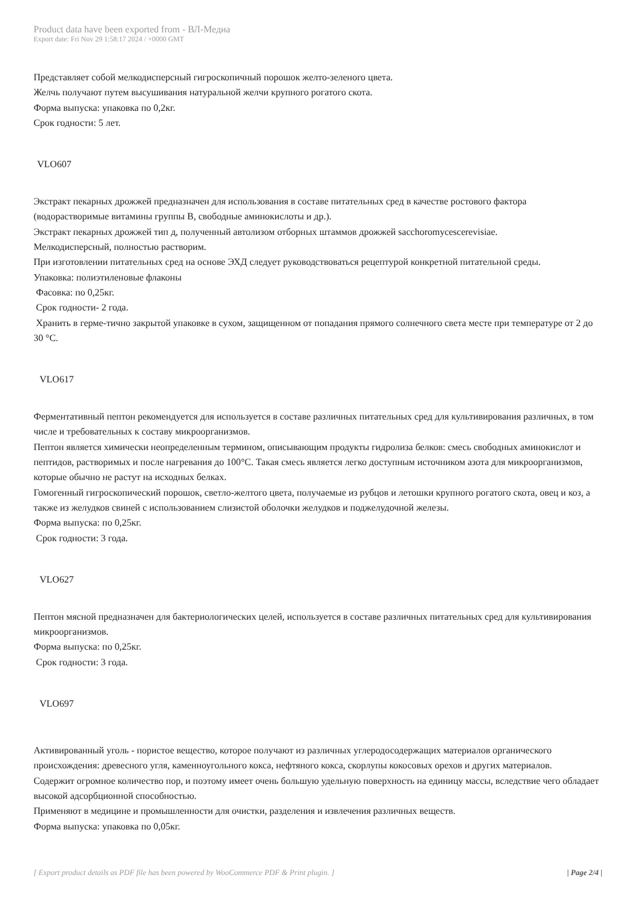Product data have been exported from - ВЛ-Медиа
Export date: Fri Nov 29 1:58:17 2024 / +0000 GMT
Представляет собой мелкодисперсный гигроскопичный порошок желто-зеленого цвета.
Желчь получают путем высушивания натуральной желчи крупного рогатого скота.
Форма выпуска: упаковка по 0,2кг.
Срок годности: 5 лет.
VLO607
Экстракт пекарных дрожжей предназначен для использования в составе питательных сред в качестве ростового фактора (водорастворимые витамины группы В, свободные аминокислоты и др.).
Экстракт пекарных дрожжей тип д, полученный автолизом отборных штаммов дрожжей sacchoromycescerevisiae.
Мелкодисперсный, полностью растворим.
При изготовлении питательных сред на основе ЭХД следует руководствоваться рецептурой конкретной питательной среды.
Упаковка: полиэтиленовые флаконы
Фасовка: по 0,25кг.
Срок годности- 2 года.
Хранить в герме-тично закрытой упаковке в сухом, защищенном от попадания прямого солнечного света месте при температуре от 2 до 30 °С.
VLO617
Ферментативный пептон рекомендуется для используется в составе различных питательных сред для культивирования различных, в том числе и требовательных к составу микроорганизмов.
Пептон является химически неопределенным термином, описывающим продукты гидролиза белков: смесь свободных аминокислот и пептидов, растворимых и после нагревания до 100°С. Такая смесь является легко доступным источником азота для микроорганизмов, которые обычно не растут на исходных белках.
Гомогенный гигроскопический порошок, светло-желтого цвета, получаемые из рубцов и летошки крупного рогатого скота, овец и коз, а также из желудков свиней с использованием слизистой оболочки желудков и поджелудочной железы.
Форма выпуска: по 0,25кг.
Срок годности: 3 года.
VLO627
Пептон мясной предназначен для бактериологических целей, используется в составе различных питательных сред для культивирования микроорганизмов.
Форма выпуска: по 0,25кг.
Срок годности: 3 года.
VLO697
Активированный уголь - пористое вещество, которое получают из различных углеродосодержащих материалов органического происхождения: древесного угля, каменноугольного кокса, нефтяного кокса, скорлупы кокосовых орехов и других материалов.
Содержит огромное количество пор, и поэтому имеет очень большую удельную поверхность на единицу массы, вследствие чего обладает высокой адсорбционной способностью.
Применяют в медицине и промышленности для очистки, разделения и извлечения различных веществ.
Форма выпуска: упаковка по 0,05кг.
[ Export product details as PDF file has been powered by WooCommerce PDF & Print plugin. ] | Page 2/4 |